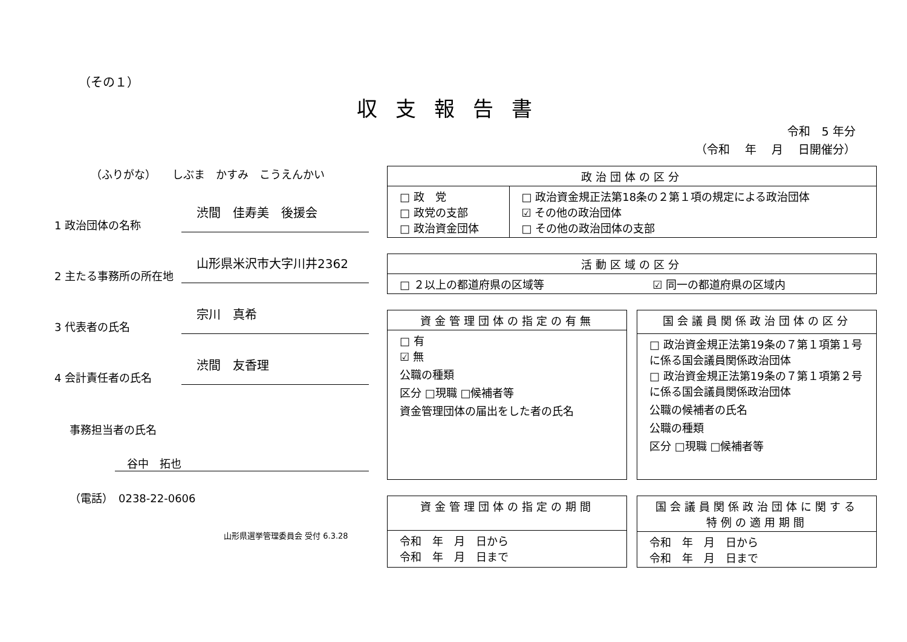（その１）
収支報告書
令和　5 年分
（令和　 年　 月　 日開催分）
（ふりがな）　　しぶま　かすみ　こうえんかい
1 政治団体の名称
渋間　佳寿美　後援会
2 主たる事務所の所在地
山形県米沢市大字川井2362
3 代表者の氏名
宗川　真希
4 会計責任者の氏名
渋間　友香理
事務担当者の氏名
谷中　拓也
（電話）　0238-22-0606
山形県選挙管理委員会 受付 6.3.28
| 政治団体の区分 | |
| --- | --- |
| □ 政 党 □ 政党の支部 □ 政治資金団体 | □ 政治資金規正法第18条の２第１項の規定による政治団体 ☑ その他の政治団体 □ その他の政治団体の支部 |
| 活動区域の区分 | |
| --- | --- |
| □ ２以上の都道府県の区域等 | ☑ 同一の都道府県の区域内 |
| 資金管理団体の指定の有無 |
| --- |
| □ 有 ☑ 無 公職の種類 区分 □現職 □候補者等 資金管理団体の届出をした者の氏名 |
| 国会議員関係政治団体の区分 |
| --- |
| □ 政治資金規正法第19条の７第１項第１号に係る国会議員関係政治団体 □ 政治資金規正法第19条の７第１項第２号に係る国会議員関係政治団体 公職の候補者の氏名 公職の種類 区分 □現職 □候補者等 |
| 資金管理団体の指定の期間 |
| --- |
| 令和 年 月 日から 令和 年 月 日まで |
| 国会議員関係政治団体に関する特例の適用期間 |
| --- |
| 令和 年 月 日から 令和 年 月 日まで |